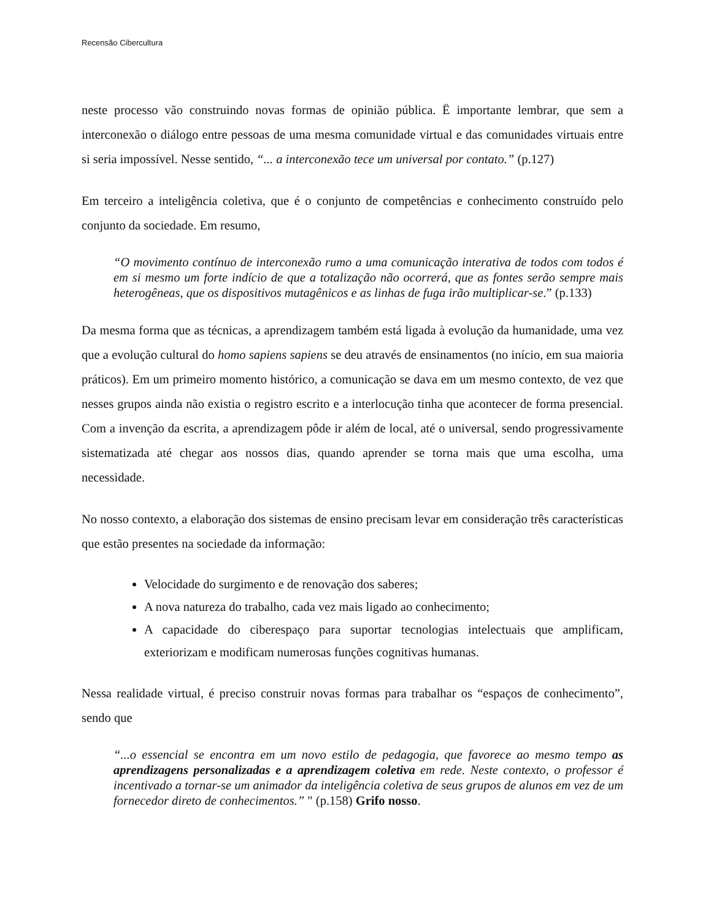Recensão Cibercultura
neste processo vão construindo novas formas de opinião pública. Ë importante lembrar, que sem a interconexão o diálogo entre pessoas de uma mesma comunidade virtual e das comunidades virtuais entre si seria impossível. Nesse sentido, “... a interconexão tece um universal por contato.” (p.127)
Em terceiro a inteligência coletiva, que é o conjunto de competências e conhecimento construído pelo conjunto da sociedade. Em resumo,
“O movimento contínuo de interconexão rumo a uma comunicação interativa de todos com todos é em si mesmo um forte indício de que a totalização não ocorrerá, que as fontes serão sempre mais heterogêneas, que os dispositivos mutagênicos e as linhas de fuga irão multiplicar-se.” (p.133)
Da mesma forma que as técnicas, a aprendizagem também está ligada à evolução da humanidade, uma vez que a evolução cultural do homo sapiens sapiens se deu através de ensinamentos (no início, em sua maioria práticos). Em um primeiro momento histórico, a comunicação se dava em um mesmo contexto, de vez que nesses grupos ainda não existia o registro escrito e a interlocução tinha que acontecer de forma presencial. Com a invenção da escrita, a aprendizagem pôde ir além de local, até o universal, sendo progressivamente sistematizada até chegar aos nossos dias, quando aprender se torna mais que uma escolha, uma necessidade.
No nosso contexto, a elaboração dos sistemas de ensino precisam levar em consideração três características que estão presentes na sociedade da informação:
Velocidade do surgimento e de renovação dos saberes;
A nova natureza do trabalho, cada vez mais ligado ao conhecimento;
A capacidade do ciberespaço para suportar tecnologias intelectuais que amplificam, exteriorizam e modificam numerosas funções cognitivas humanas.
Nessa realidade virtual, é preciso construir novas formas para trabalhar os “espaços de conhecimento”, sendo que
“...o essencial se encontra em um novo estilo de pedagogia, que favorece ao mesmo tempo as aprendizagens personalizadas e a aprendizagem coletiva em rede. Neste contexto, o professor é incentivado a tornar-se um animador da inteligência coletiva de seus grupos de alunos em vez de um fornecedor direto de conhecimentos.” " (p.158) Grifo nosso.